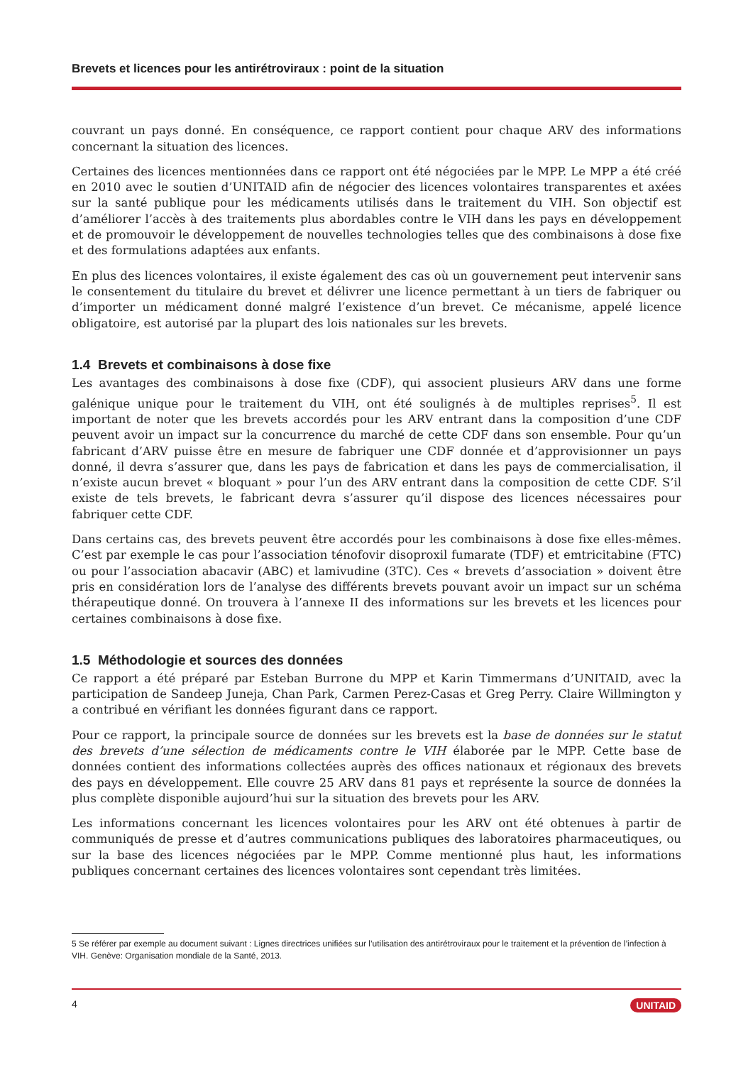Brevets et licences pour les antirétroviraux : point de la situation
couvrant un pays donné. En conséquence, ce rapport contient pour chaque ARV des informations concernant la situation des licences.
Certaines des licences mentionnées dans ce rapport ont été négociées par le MPP. Le MPP a été créé en 2010 avec le soutien d’UNITAID afin de négocier des licences volontaires transparentes et axées sur la santé publique pour les médicaments utilisés dans le traitement du VIH. Son objectif est d’améliorer l’accès à des traitements plus abordables contre le VIH dans les pays en développement et de promouvoir le développement de nouvelles technologies telles que des combinaisons à dose fixe et des formulations adaptées aux enfants.
En plus des licences volontaires, il existe également des cas où un gouvernement peut intervenir sans le consentement du titulaire du brevet et délivrer une licence permettant à un tiers de fabriquer ou d’importer un médicament donné malgré l’existence d’un brevet. Ce mécanisme, appelé licence obligatoire, est autorisé par la plupart des lois nationales sur les brevets.
1.4 Brevets et combinaisons à dose fixe
Les avantages des combinaisons à dose fixe (CDF), qui associent plusieurs ARV dans une forme galénique unique pour le traitement du VIH, ont été soulignés à de multiples reprises<sup>5</sup>. Il est important de noter que les brevets accordés pour les ARV entrant dans la composition d’une CDF peuvent avoir un impact sur la concurrence du marché de cette CDF dans son ensemble. Pour qu’un fabricant d’ARV puisse être en mesure de fabriquer une CDF donnée et d’approvisionner un pays donné, il devra s’assurer que, dans les pays de fabrication et dans les pays de commercialisation, il n’existe aucun brevet « bloquant » pour l’un des ARV entrant dans la composition de cette CDF. S’il existe de tels brevets, le fabricant devra s’assurer qu’il dispose des licences nécessaires pour fabriquer cette CDF.
Dans certains cas, des brevets peuvent être accordés pour les combinaisons à dose fixe elles-mêmes. C’est par exemple le cas pour l’association ténofovir disoproxil fumarate (TDF) et emtricitabine (FTC) ou pour l’association abacavir (ABC) et lamivudine (3TC). Ces « brevets d’association » doivent être pris en considération lors de l’analyse des différents brevets pouvant avoir un impact sur un schéma thérapeutique donné. On trouvera à l’annexe II des informations sur les brevets et les licences pour certaines combinaisons à dose fixe.
1.5 Méthodologie et sources des données
Ce rapport a été préparé par Esteban Burrone du MPP et Karin Timmermans d’UNITAID, avec la participation de Sandeep Juneja, Chan Park, Carmen Perez-Casas et Greg Perry. Claire Willmington y a contribué en vérifiant les données figurant dans ce rapport.
Pour ce rapport, la principale source de données sur les brevets est la base de données sur le statut des brevets d’une sélection de médicaments contre le VIH élaborée par le MPP. Cette base de données contient des informations collectées auprès des offices nationaux et régionaux des brevets des pays en développement. Elle couvre 25 ARV dans 81 pays et représente la source de données la plus complète disponible aujourd’hui sur la situation des brevets pour les ARV.
Les informations concernant les licences volontaires pour les ARV ont été obtenues à partir de communiqués de presse et d’autres communications publiques des laboratoires pharmaceutiques, ou sur la base des licences négociées par le MPP. Comme mentionné plus haut, les informations publiques concernant certaines des licences volontaires sont cependant très limitées.
5 Se référer par exemple au document suivant : Lignes directrices unifiées sur l’utilisation des antirétroviraux pour le traitement et la prévention de l’infection à VIH. Genève: Organisation mondiale de la Santé, 2013.
4 UNITAID